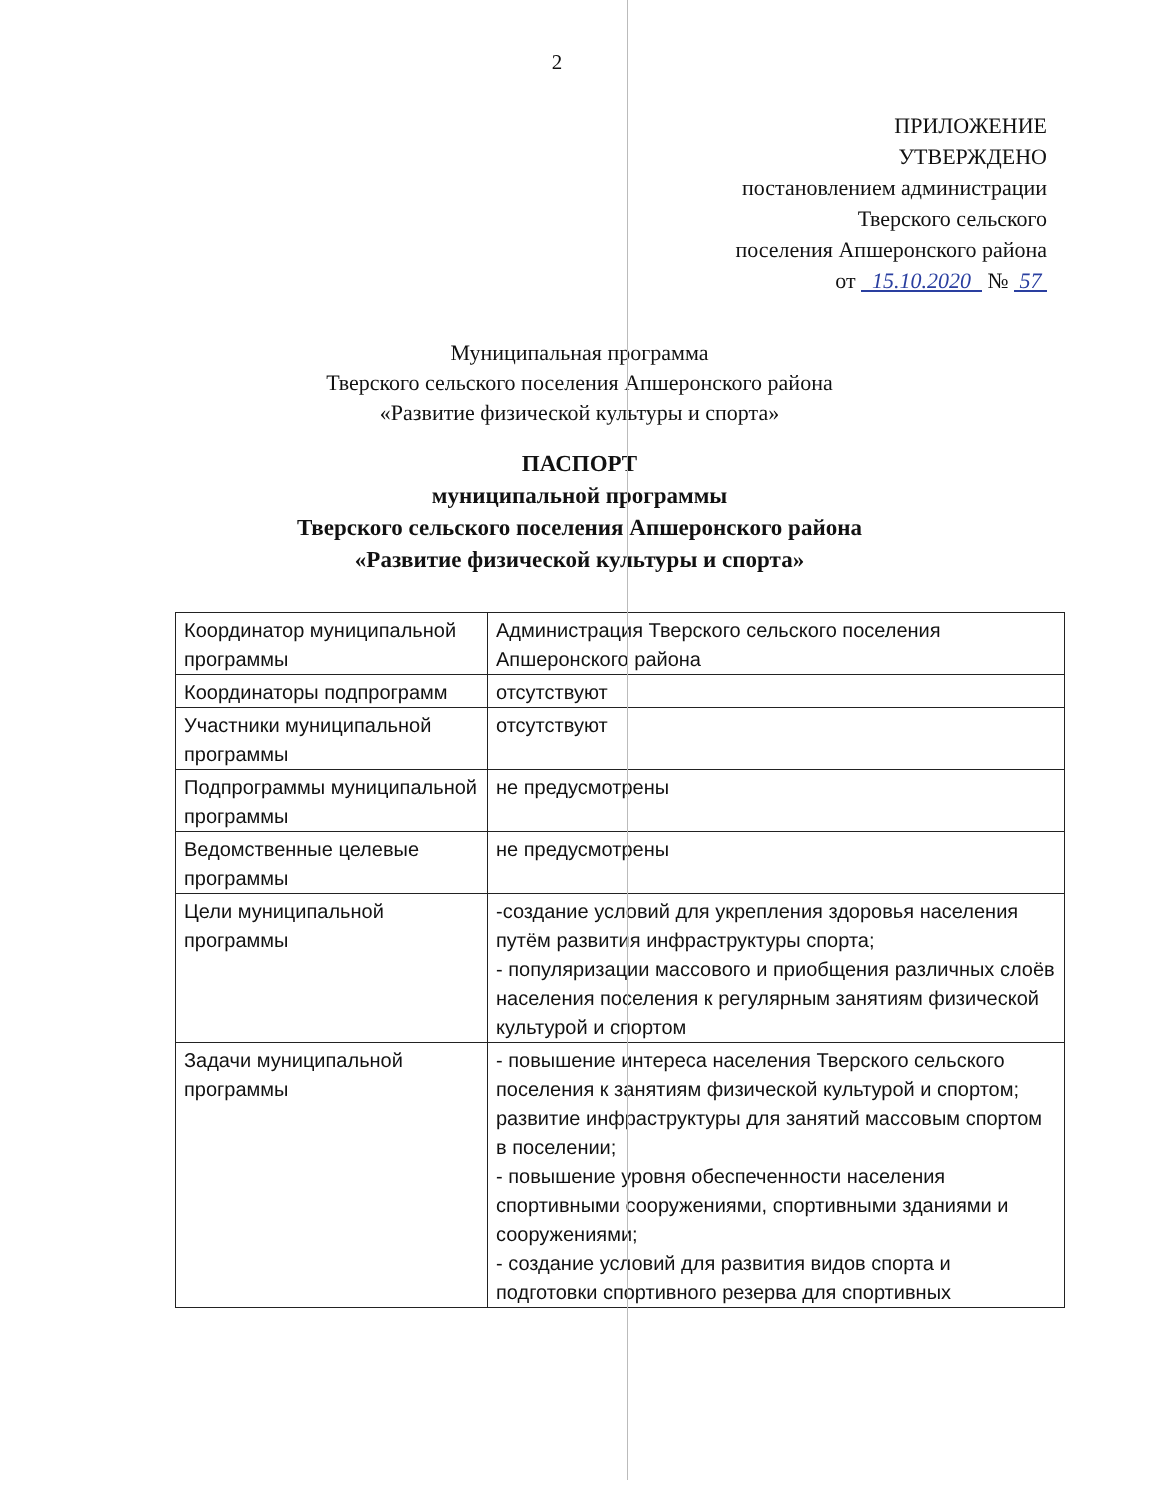2
ПРИЛОЖЕНИЕ
УТВЕРЖДЕНО
постановлением администрации
Тверского сельского
поселения Апшеронского района
от 15.10.2020 № 57
Муниципальная программа
Тверского сельского поселения Апшеронского района
«Развитие физической культуры и спорта»
ПАСПОРТ
муниципальной программы
Тверского сельского поселения Апшеронского района
«Развитие физической культуры и спорта»
| Координатор муниципальной программы | Администрация Тверского сельского поселения Апшеронского района |
| Координаторы подпрограмм | отсутствуют |
| Участники муниципальной программы | отсутствуют |
| Подпрограммы муниципальной программы | не предусмотрены |
| Ведомственные целевые программы | не предусмотрены |
| Цели муниципальной программы | -создание условий для укрепления здоровья населения путём развития инфраструктуры спорта; - популяризации массового и приобщения различных слоёв населения поселения к регулярным занятиям физической культурой и спортом |
| Задачи муниципальной программы | - повышение интереса населения Тверского сельского поселения к занятиям физической культурой и спортом; развитие инфраструктуры для занятий массовым спортом в поселении; - повышение уровня обеспеченности населения спортивными сооружениями, спортивными зданиями и сооружениями; - создание условий для развития видов спорта и подготовки спортивного резерва для спортивных |